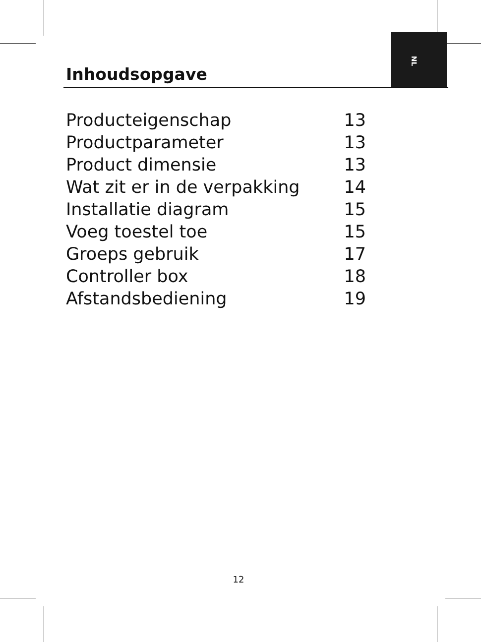NL
Inhoudsopgave
Producteigenschap 13
Productparameter 13
Product dimensie 13
Wat zit er in de verpakking 14
Installatie diagram 15
Voeg toestel toe 15
Groeps gebruik 17
Controller box 18
Afstandsbediening 19
12